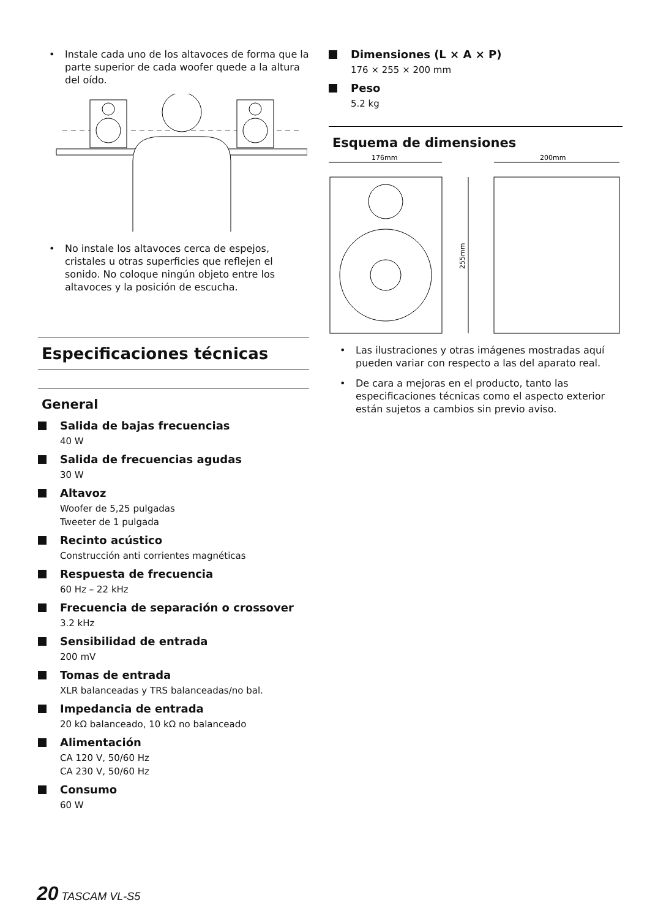• Instale cada uno de los altavoces de forma que la parte superior de cada woofer quede a la altura del oído.
• No instale los altavoces cerca de espejos, cristales u otras superficies que reflejen el sonido. No coloque ningún objeto entre los altavoces y la posición de escucha.
Especificaciones técnicas
General
Salida de bajas frecuencias
40 W
Salida de frecuencias agudas
30 W
Altavoz
Woofer de 5,25 pulgadas
Tweeter de 1 pulgada
Recinto acústico
Construcción anti corrientes magnéticas
Respuesta de frecuencia
60 Hz – 22 kHz
Frecuencia de separación o crossover
3.2 kHz
Sensibilidad de entrada
200 mV
Tomas de entrada
XLR balanceadas y TRS balanceadas/no bal.
Impedancia de entrada
20 kΩ balanceado, 10 kΩ no balanceado
Alimentación
CA 120 V, 50/60 Hz
CA 230 V, 50/60 Hz
Consumo
60 W
Dimensiones (L × A × P)
176 × 255 × 200 mm
Peso
5.2 kg
Esquema de dimensiones
176mm
200mm
255mm
• Las ilustraciones y otras imágenes mostradas aquí pueden variar con respecto a las del aparato real.
• De cara a mejoras en el producto, tanto las especificaciones técnicas como el aspecto exterior están sujetos a cambios sin previo aviso.
20 TASCAM VL-S5